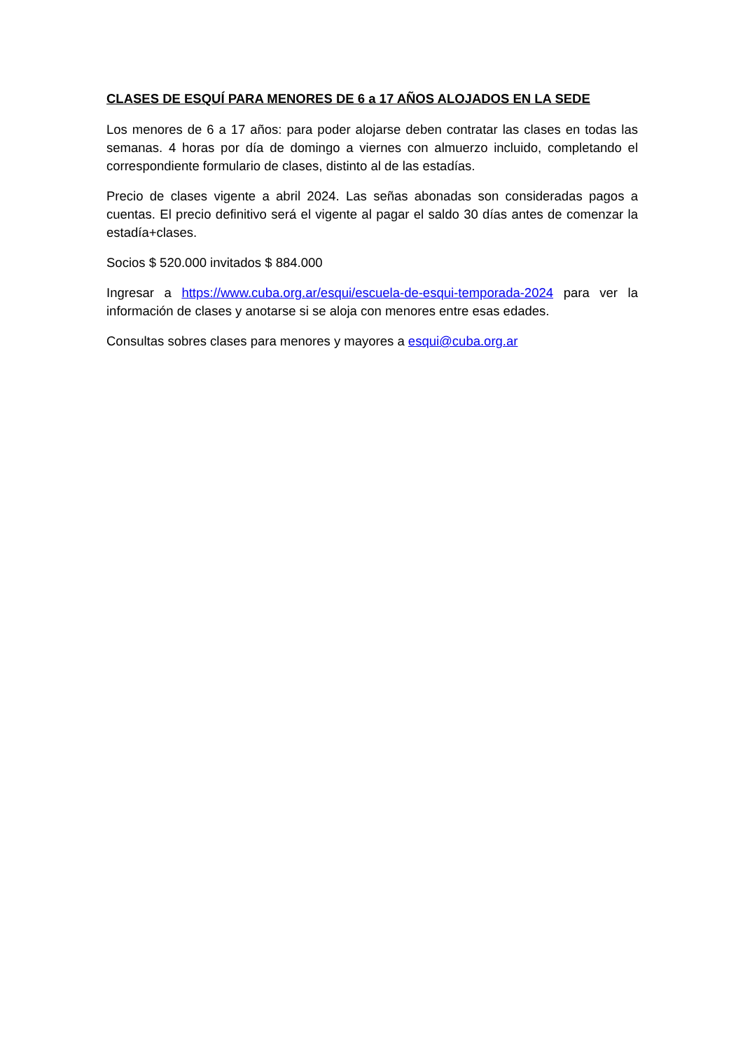CLASES DE ESQUÍ PARA MENORES DE 6 a 17 AÑOS ALOJADOS EN LA SEDE
Los menores de 6 a 17 años: para poder alojarse deben contratar las clases en todas las semanas. 4 horas por día de domingo a viernes con almuerzo incluido, completando el correspondiente formulario de clases, distinto al de las estadías.
Precio de clases vigente a abril 2024. Las señas abonadas son consideradas pagos a cuentas. El precio definitivo será el vigente al pagar el saldo 30 días antes de comenzar la estadía+clases.
Socios $ 520.000 invitados $ 884.000
Ingresar a https://www.cuba.org.ar/esqui/escuela-de-esqui-temporada-2024 para ver la información de clases y anotarse si se aloja con menores entre esas edades.
Consultas sobres clases para menores y mayores a esqui@cuba.org.ar